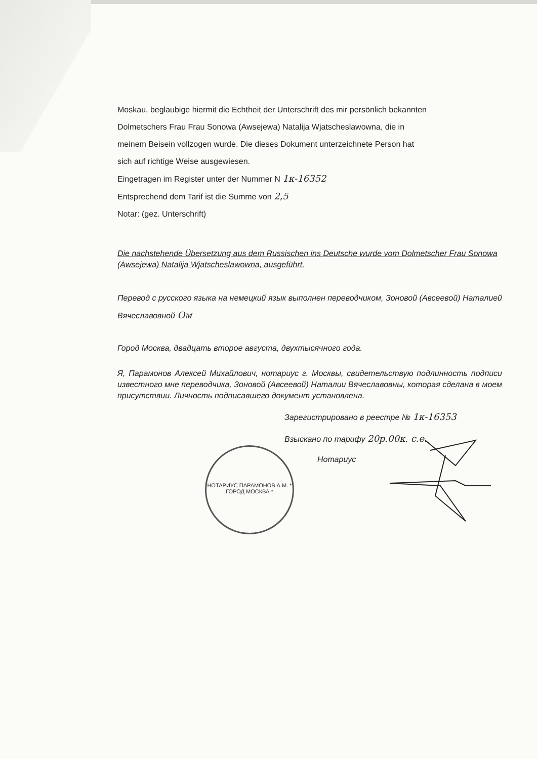Moskau, beglaubige hiermit die Echtheit der Unterschrift des mir persönlich bekannten
Dolmetschers Frau Frau Sonowa (Awsejewa) Natalija Wjatscheslawowna, die in
meinem Beisein vollzogen wurde. Die dieses Dokument unterzeichnete Person hat
sich auf richtige Weise ausgewiesen.
Eingetragen im Register unter der Nummer N 1к-16352
Entsprechend dem Tarif ist die Summe von 2,5
Notar: (gez. Unterschrift)
Die nachstehende Übersetzung aus dem Russischen ins Deutsche wurde vom Dolmetscher Frau Sonowa (Awsejewa) Natalija Wjatscheslawowna, ausgeführt.
Перевод с русского языка на немецкий язык выполнен переводчиком, Зоновой (Авсеевой) Наталией Вячеславовной Ом
Город Москва, двадцать второе августа, двухтысячного года.
Я, Парамонов Алексей Михайлович, нотариус г. Москвы, свидетельствую подлинность подписи известного мне переводчика, Зоновой (Авсеевой) Наталии Вячеславовны, которая сделана в моем присутствии. Личность подписавшего документ установлена.
Зарегистрировано в реестре № 1к-16353
Взыскано по тарифу 20р.00к. с.е.
Нотариус
НОТАРИУС ПАРАМОНОВ А.М. * ГОРОД МОСКВА *